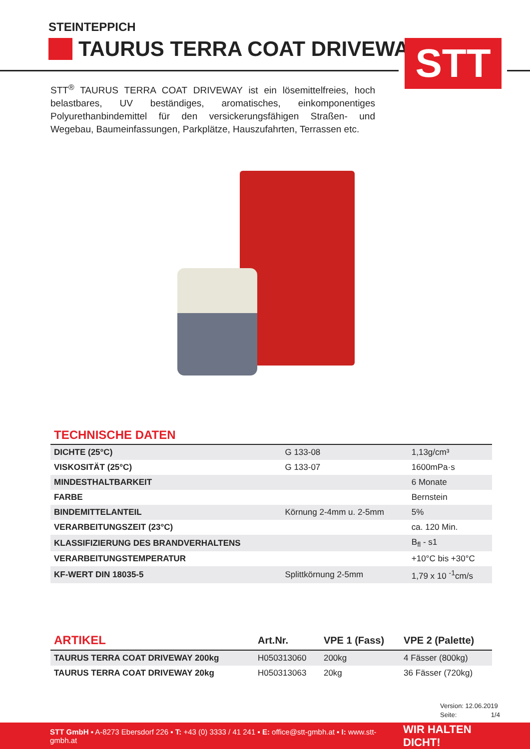STT
STEINTEPPICH
TAURUS TERRA COAT DRIVEWAY
STT<sup>®</sup> TAURUS TERRA COAT DRIVEWAY ist ein lösemittelfreies, hoch belastbares, UV beständiges, aromatisches, einkomponentiges Polyurethanbindemittel für den versickerungsfähigen Straßen- und Wegebau, Baumeinfassungen, Parkplätze, Hauszufahrten, Terrassen etc.
TECHNISCHE DATEN
| DICHTE (25°C) | G 133-08 | 1,13g/cm³ |
| VISKOSITÄT (25°C) | G 133-07 | 1600mPa·s |
| MINDESTHALTBARKEIT | | 6 Monate |
| FARBE | | Bernstein |
| BINDEMITTELANTEIL | Körnung 2-4mm u. 2-5mm | 5% |
| VERARBEITUNGSZEIT (23°C) | | ca. 120 Min. |
| KLASSIFIZIERUNG DES BRANDVERHALTENS | | B<sub>fl</sub> - s1 |
| VERARBEITUNGSTEMPERATUR | | +10°C bis +30°C |
| KF-WERT DIN 18035-5 | Splittkörnung 2-5mm | 1,79 x 10 <sup>-1</sup>cm/s |
| ARTIKEL | Art.Nr. | VPE 1 (Fass) | VPE 2 (Palette) |
| --- | --- | --- | --- |
| TAURUS TERRA COAT DRIVEWAY 200kg | H050313060 | 200kg | 4 Fässer (800kg) |
| TAURUS TERRA COAT DRIVEWAY 20kg | H050313063 | 20kg | 36 Fässer (720kg) |
Version: 12.06.2019
Seite: 1/4
STT GmbH ▪ A-8273 Ebersdorf 226 ▪ T: +43 (0) 3333 / 41 241 ▪ E: office@stt-gmbh.at ▪ I: www.stt-gmbh.at WIR HALTEN DICHT!